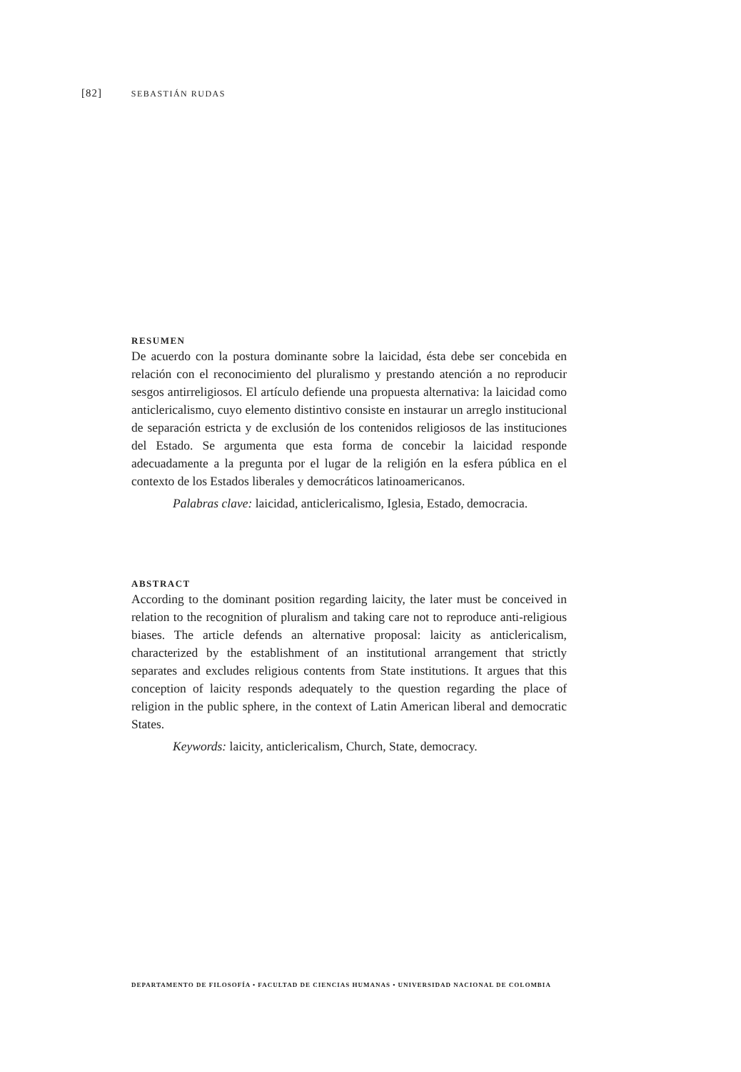[82] SEBASTIÁN RUDAS
RESUMEN
De acuerdo con la postura dominante sobre la laicidad, ésta debe ser concebida en relación con el reconocimiento del pluralismo y prestando atención a no reproducir sesgos antirreligiosos. El artículo defiende una propuesta alternativa: la laicidad como anticlericalismo, cuyo elemento distintivo consiste en instaurar un arreglo institucional de separación estricta y de exclusión de los contenidos religiosos de las instituciones del Estado. Se argumenta que esta forma de concebir la laicidad responde adecuadamente a la pregunta por el lugar de la religión en la esfera pública en el contexto de los Estados liberales y democráticos latinoamericanos.
Palabras clave: laicidad, anticlericalismo, Iglesia, Estado, democracia.
ABSTRACT
According to the dominant position regarding laicity, the later must be conceived in relation to the recognition of pluralism and taking care not to reproduce anti-religious biases. The article defends an alternative proposal: laicity as anticlericalism, characterized by the establishment of an institutional arrangement that strictly separates and excludes religious contents from State institutions. It argues that this conception of laicity responds adequately to the question regarding the place of religion in the public sphere, in the context of Latin American liberal and democratic States.
Keywords: laicity, anticlericalism, Church, State, democracy.
DEPARTAMENTO DE FILOSOFÍA • FACULTAD DE CIENCIAS HUMANAS • UNIVERSIDAD NACIONAL DE COLOMBIA